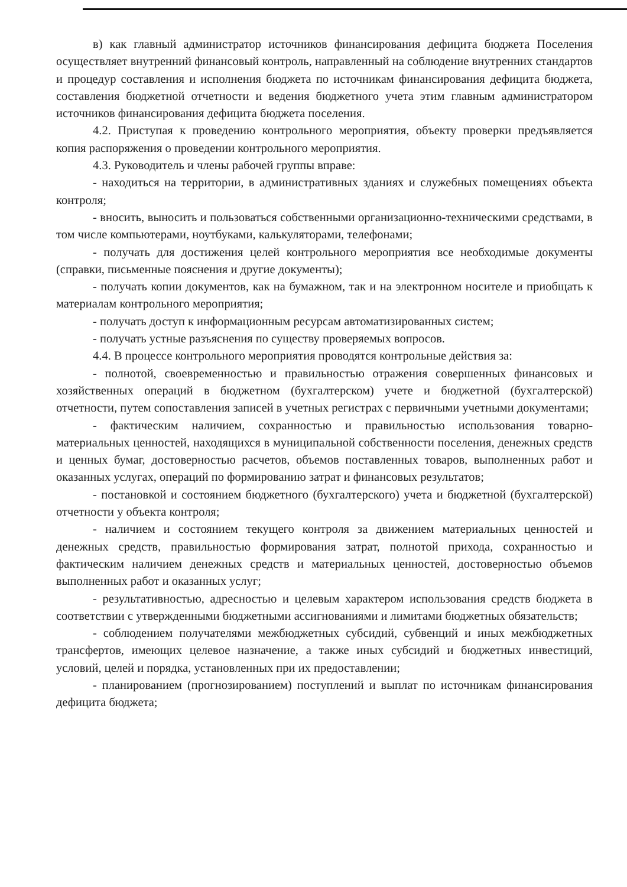в) как главный администратор источников финансирования дефицита бюджета Поселения осуществляет внутренний финансовый контроль, направленный на соблюдение внутренних стандартов и процедур составления и исполнения бюджета по источникам финансирования дефицита бюджета, составления бюджетной отчетности и ведения бюджетного учета этим главным администратором источников финансирования дефицита бюджета поселения.
4.2. Приступая к проведению контрольного мероприятия, объекту проверки предъявляется копия распоряжения о проведении контрольного мероприятия.
4.3. Руководитель и члены рабочей группы вправе:
- находиться на территории, в административных зданиях и служебных помещениях объекта контроля;
- вносить, выносить и пользоваться собственными организационно-техническими средствами, в том числе компьютерами, ноутбуками, калькуляторами, телефонами;
- получать для достижения целей контрольного мероприятия все необходимые документы (справки, письменные пояснения и другие документы);
- получать копии документов, как на бумажном, так и на электронном носителе и приобщать к материалам контрольного мероприятия;
- получать доступ к информационным ресурсам автоматизированных систем;
- получать устные разъяснения по существу проверяемых вопросов.
4.4. В процессе контрольного мероприятия проводятся контрольные действия за:
- полнотой, своевременностью и правильностью отражения совершенных финансовых и хозяйственных операций в бюджетном (бухгалтерском) учете и бюджетной (бухгалтерской) отчетности, путем сопоставления записей в учетных регистрах с первичными учетными документами;
- фактическим наличием, сохранностью и правильностью использования товарно-материальных ценностей, находящихся в муниципальной собственности поселения, денежных средств и ценных бумаг, достоверностью расчетов, объемов поставленных товаров, выполненных работ и оказанных услугах, операций по формированию затрат и финансовых результатов;
- постановкой и состоянием бюджетного (бухгалтерского) учета и бюджетной (бухгалтерской) отчетности у объекта контроля;
- наличием и состоянием текущего контроля за движением материальных ценностей и денежных средств, правильностью формирования затрат, полнотой прихода, сохранностью и фактическим наличием денежных средств и материальных ценностей, достоверностью объемов выполненных работ и оказанных услуг;
- результативностью, адресностью и целевым характером использования средств бюджета в соответствии с утвержденными бюджетными ассигнованиями и лимитами бюджетных обязательств;
- соблюдением получателями межбюджетных субсидий, субвенций и иных межбюджетных трансфертов, имеющих целевое назначение, а также иных субсидий и бюджетных инвестиций, условий, целей и порядка, установленных при их предоставлении;
- планированием (прогнозированием) поступлений и выплат по источникам финансирования дефицита бюджета;